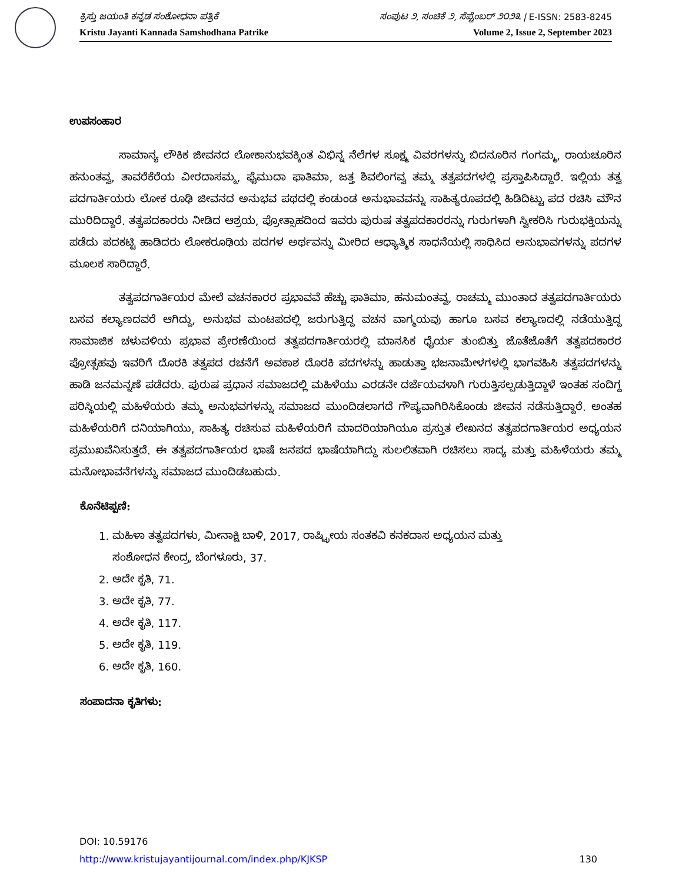ಕ್ರಿಸ್ತು ಜಯಂತಿ ಕನ್ನಡ ಸಂಶೋಧನಾ ಪತ್ರಿಕೆ ಸಂಪುಟ ೨, ಸಂಚಿಕೆ ೨, ಸೆಪ್ಟೆಂಬರ್ ೨೦೨೩ | E-ISSN: 2583-8245
Kristu Jayanti Kannada Samshodhana Patrike Volume 2, Issue 2, September 2023
ಉಪಸಂಹಾರ
ಸಾಮಾನ್ಯ ಲೌಕಿಕ ಜೀವನದ ಲೋಕಾನುಭವಕ್ಕಿಂತ ವಿಭಿನ್ನ ನೆಲೆಗಳ ಸೂಕ್ಷ್ಮ ವಿವರಗಳನ್ನು ಬಿದನೂರಿನ ಗಂಗಮ್ಮ, ರಾಯಚೂರಿನ ಹನುಂತವ್ವ, ತಾವರೆಕೆರೆಯ ವೀರದಾಸಮ್ಮ, ಫೈಮುದಾ ಫಾತಿಮಾ, ಜತ್ತ ಶಿವಲಿಂಗವ್ವ ತಮ್ಮ ತತ್ವಪದಗಳಲ್ಲಿ ಪ್ರಸ್ತಾಪಿಸಿದ್ದಾರೆ. ಇಲ್ಲಿಯ ತತ್ವ ಪದಗಾರ್ತಿಯರು ಲೋಕ ರೂಢಿ ಜೀವನದ ಅನುಭವ ಪಥದಲ್ಲಿ ಕಂಡುಂಡ ಅನುಭಾವವನ್ನು ಸಾಹಿತ್ಯರೂಪದಲ್ಲಿ ಹಿಡಿದಿಟ್ಟು ಪದ ರಚಿಸಿ ಮೌನ ಮುರಿದಿದ್ದಾರೆ. ತತ್ವಪದಕಾರರು ನೀಡಿದ ಆಶ್ರಯ, ಪ್ರೋತ್ಸಾಹದಿಂದ ಇವರು ಪುರುಷ ತತ್ವಪದಕಾರರನ್ನು ಗುರುಗಳಾಗಿ ಸ್ವೀಕರಿಸಿ ಗುರುಭಕ್ತಿಯನ್ನು ಪಡೆದು ಪದಕಟ್ಟಿ ಹಾಡಿದರು ಲೋಕರೂಢಿಯ ಪದಗಳ ಅರ್ಥವನ್ನು ಮೀರಿದ ಆಧ್ಯಾತ್ಮಿಕ ಸಾಧನೆಯಲ್ಲಿ ಸಾಧಿಸಿದ ಅನುಭಾವಗಳನ್ನು ಪದಗಳ ಮೂಲಕ ಸಾರಿದ್ದಾರೆ.
ತತ್ವಪದಗಾರ್ತಿಯರ ಮೇಲೆ ವಚನಕಾರರ ಪ್ರಭಾವವೆ ಹೆಚ್ಚು ಫಾತಿಮಾ, ಹನುಮಂತವ್ವ, ರಾಚಮ್ಮ ಮುಂತಾದ ತತ್ವಪದಗಾರ್ತಿಯರು ಬಸವ ಕಲ್ಯಾಣದವರೆ ಆಗಿದ್ದು, ಅನುಭವ ಮಂಟಪದಲ್ಲಿ ಜರುಗುತ್ತಿದ್ದ ವಚನ ವಾಗ್ಮಯವು ಹಾಗೂ ಬಸವ ಕಲ್ಯಾಣದಲ್ಲಿ ನಡೆಯುತ್ತಿದ್ದ ಸಾಮಾಜಿಕ ಚಳುವಳಿಯ ಪ್ರಭಾವ ಪ್ರೇರಣೆಯಿಂದ ತತ್ವಪದಗಾರ್ತಿಯರಲ್ಲಿ ಮಾನಸಿಕ ಧೈರ್ಯ ತುಂಬಿತ್ತು ಜೊತೆಜೊತೆಗೆ ತತ್ವಪದಕಾರರ ಪ್ರೋತ್ಸಹವು ಇವರಿಗೆ ದೊರಕಿ ತತ್ವಪದ ರಚನೆಗೆ ಅವಕಾಶ ದೊರಕಿ ಪದಗಳನ್ನು ಹಾಡುತ್ತಾ ಭಜನಾಮೇಳಗಳಲ್ಲಿ ಭಾಗವಹಿಸಿ ತತ್ವಪದಗಳನ್ನು ಹಾಡಿ ಜನಮನ್ನಣೆ ಪಡೆದರು. ಪುರುಷ ಪ್ರಧಾನ ಸಮಾಜದಲ್ಲಿ ಮಹಿಳೆಯು ಎರಡನೇ ದರ್ಜೆಯವಳಾಗಿ ಗುರುತ್ತಿಸಲ್ಪಡುತ್ತಿದ್ದಾಳೆ ಇಂತಹ ಸಂದಿಗ್ದ ಪರಿಸ್ಥಿಯಲ್ಲಿ ಮಹಿಳೆಯರು ತಮ್ಮ ಅನುಭವಗಳನ್ನು ಸಮಾಜದ ಮುಂದಿಡಲಾಗದೆ ಗೌಪ್ಯವಾಗಿರಿಸಿಕೊಂಡು ಜೀವನ ನಡೆಸುತ್ತಿದ್ದಾರೆ. ಅಂತಹ ಮಹಿಳೆಯರಿಗೆ ದನಿಯಾಗಿಯು, ಸಾಹಿತ್ಯ ರಚಿಸುವ ಮಹಿಳೆಯರಿಗೆ ಮಾದರಿಯಾಗಿಯೂ ಪ್ರಸ್ತುತ ಲೇಖನದ ತತ್ವಪದಗಾರ್ತಿಯರ ಅಧ್ಯಯನ ಪ್ರಮುಖವೆನಿಸುತ್ತದೆ. ಈ ತತ್ವಪದಗಾರ್ತಿಯರ ಭಾಷೆ ಜನಪದ ಭಾಷೆಯಾಗಿದ್ದು ಸುಲಲಿತವಾಗಿ ರಚಿಸಲು ಸಾದ್ಯ ಮತ್ತು ಮಹಿಳೆಯರು ತಮ್ಮ ಮನೋಭಾವನೆಗಳನ್ನು ಸಮಾಜದ ಮುಂದಿಡಬಹುದು.
ಕೊನೆಟಿಪ್ಪಣಿ:
1. ಮಹಿಳಾ ತತ್ವಪದಗಳು, ಮೀನಾಕ್ಷಿ ಬಾಳಿ, 2017, ರಾಷ್ಟ್ರೀಯ ಸಂತಕವಿ ಕನಕದಾಸ ಅಧ್ಯಯನ ಮತ್ತು
ಸಂಶೋಧನ ಕೇಂದ್ರ, ಬೆಂಗಳೂರು, 37.
2. ಅದೇ ಕೃತಿ, 71.
3. ಅದೇ ಕೃತಿ, 77.
4. ಅದೇ ಕೃತಿ, 117.
5. ಅದೇ ಕೃತಿ, 119.
6. ಅದೇ ಕೃತಿ, 160.
ಸಂಪಾದನಾ ಕೃತಿಗಳು:
DOI: 10.59176
http://www.kristujayantijournal.com/index.php/KJKSP 130